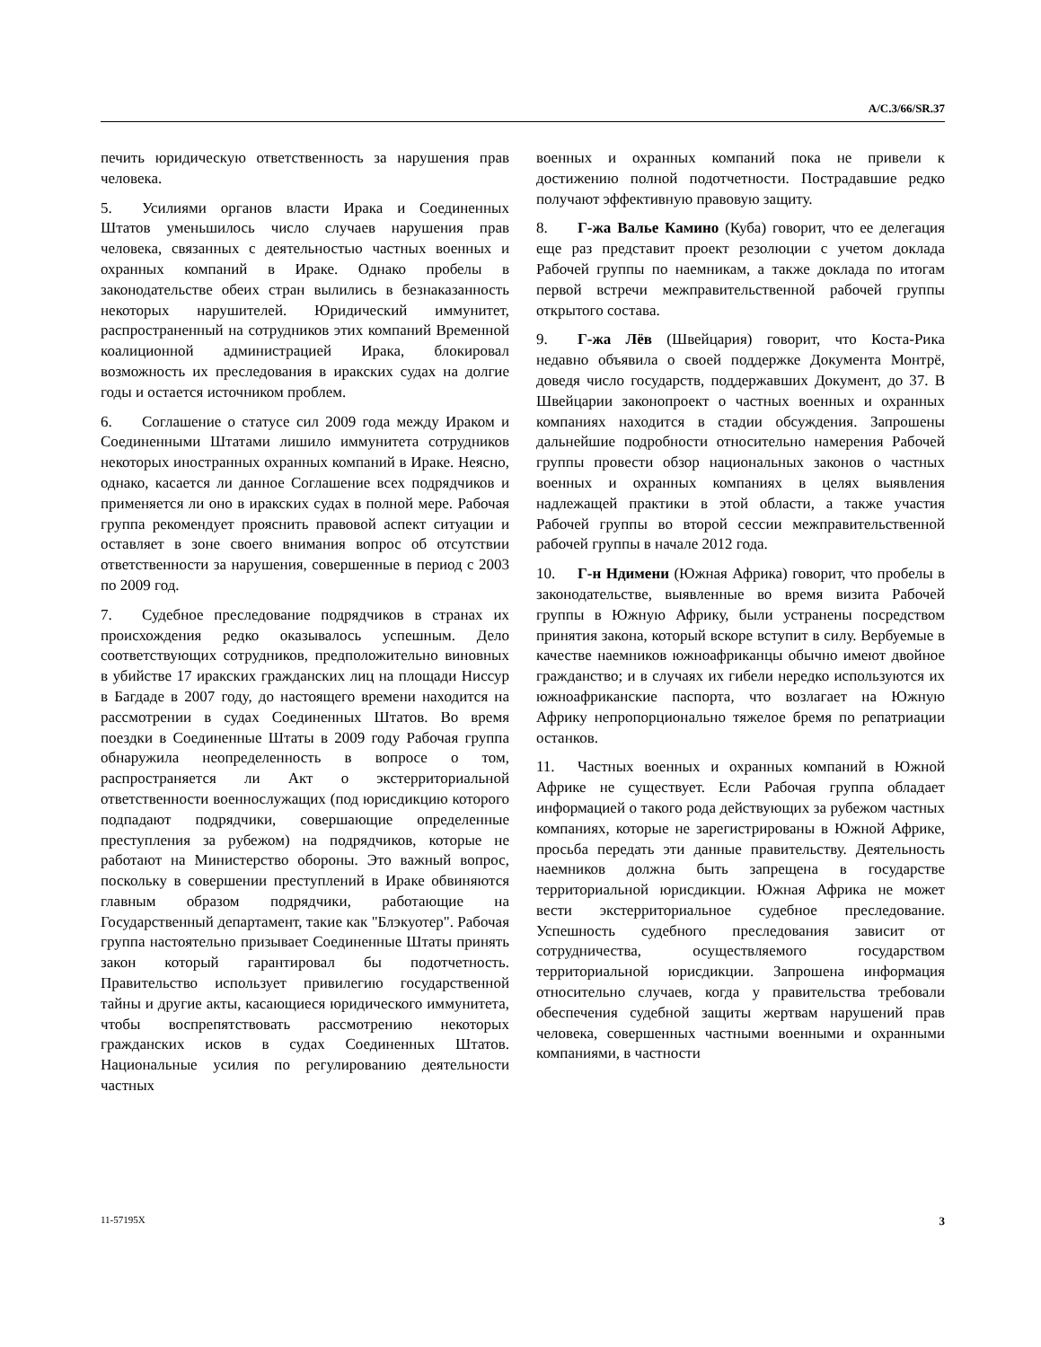A/C.3/66/SR.37
печить юридическую ответственность за нарушения прав человека.
5. Усилиями органов власти Ирака и Соединенных Штатов уменьшилось число случаев нарушения прав человека, связанных с деятельностью частных военных и охранных компаний в Ираке. Однако пробелы в законодательстве обеих стран вылились в безнаказанность некоторых нарушителей. Юридический иммунитет, распространенный на сотрудников этих компаний Временной коалиционной администрацией Ирака, блокировал возможность их преследования в иракских судах на долгие годы и остается источником проблем.
6. Соглашение о статусе сил 2009 года между Ираком и Соединенными Штатами лишило иммунитета сотрудников некоторых иностранных охранных компаний в Ираке. Неясно, однако, касается ли данное Соглашение всех подрядчиков и применяется ли оно в иракских судах в полной мере. Рабочая группа рекомендует прояснить правовой аспект ситуации и оставляет в зоне своего внимания вопрос об отсутствии ответственности за нарушения, совершенные в период с 2003 по 2009 год.
7. Судебное преследование подрядчиков в странах их происхождения редко оказывалось успешным. Дело соответствующих сотрудников, предположительно виновных в убийстве 17 иракских гражданских лиц на площади Ниссур в Багдаде в 2007 году, до настоящего времени находится на рассмотрении в судах Соединенных Штатов. Во время поездки в Соединенные Штаты в 2009 году Рабочая группа обнаружила неопределенность в вопросе о том, распространяется ли Акт о экстерриториальной ответственности военнослужащих (под юрисдикцию которого подпадают подрядчики, совершающие определенные преступления за рубежом) на подрядчиков, которые не работают на Министерство обороны. Это важный вопрос, поскольку в совершении преступлений в Ираке обвиняются главным образом подрядчики, работающие на Государственный департамент, такие как "Блэкуотер". Рабочая группа настоятельно призывает Соединенные Штаты принять закон который гарантировал бы подотчетность. Правительство использует привилегию государственной тайны и другие акты, касающиеся юридического иммунитета, чтобы воспрепятствовать рассмотрению некоторых гражданских исков в судах Соединенных Штатов. Национальные усилия по регулированию деятельности частных
военных и охранных компаний пока не привели к достижению полной подотчетности. Пострадавшие редко получают эффективную правовую защиту.
8. Г-жа Валье Камино (Куба) говорит, что ее делегация еще раз представит проект резолюции с учетом доклада Рабочей группы по наемникам, а также доклада по итогам первой встречи межправительственной рабочей группы открытого состава.
9. Г-жа Лёв (Швейцария) говорит, что Коста-Рика недавно объявила о своей поддержке Документа Монтрё, доведя число государств, поддержавших Документ, до 37. В Швейцарии законопроект о частных военных и охранных компаниях находится в стадии обсуждения. Запрошены дальнейшие подробности относительно намерения Рабочей группы провести обзор национальных законов о частных военных и охранных компаниях в целях выявления надлежащей практики в этой области, а также участия Рабочей группы во второй сессии межправительственной рабочей группы в начале 2012 года.
10. Г-н Ндимени (Южная Африка) говорит, что пробелы в законодательстве, выявленные во время визита Рабочей группы в Южную Африку, были устранены посредством принятия закона, который вскоре вступит в силу. Вербуемые в качестве наемников южноафриканцы обычно имеют двойное гражданство; и в случаях их гибели нередко используются их южноафриканские паспорта, что возлагает на Южную Африку непропорционально тяжелое бремя по репатриации останков.
11. Частных военных и охранных компаний в Южной Африке не существует. Если Рабочая группа обладает информацией о такого рода действующих за рубежом частных компаниях, которые не зарегистрированы в Южной Африке, просьба передать эти данные правительству. Деятельность наемников должна быть запрещена в государстве территориальной юрисдикции. Южная Африка не может вести экстерриториальное судебное преследование. Успешность судебного преследования зависит от сотрудничества, осуществляемого государством территориальной юрисдикции. Запрошена информация относительно случаев, когда у правительства требовали обеспечения судебной защиты жертвам нарушений прав человека, совершенных частными военными и охранными компаниями, в частности
11-57195X 3